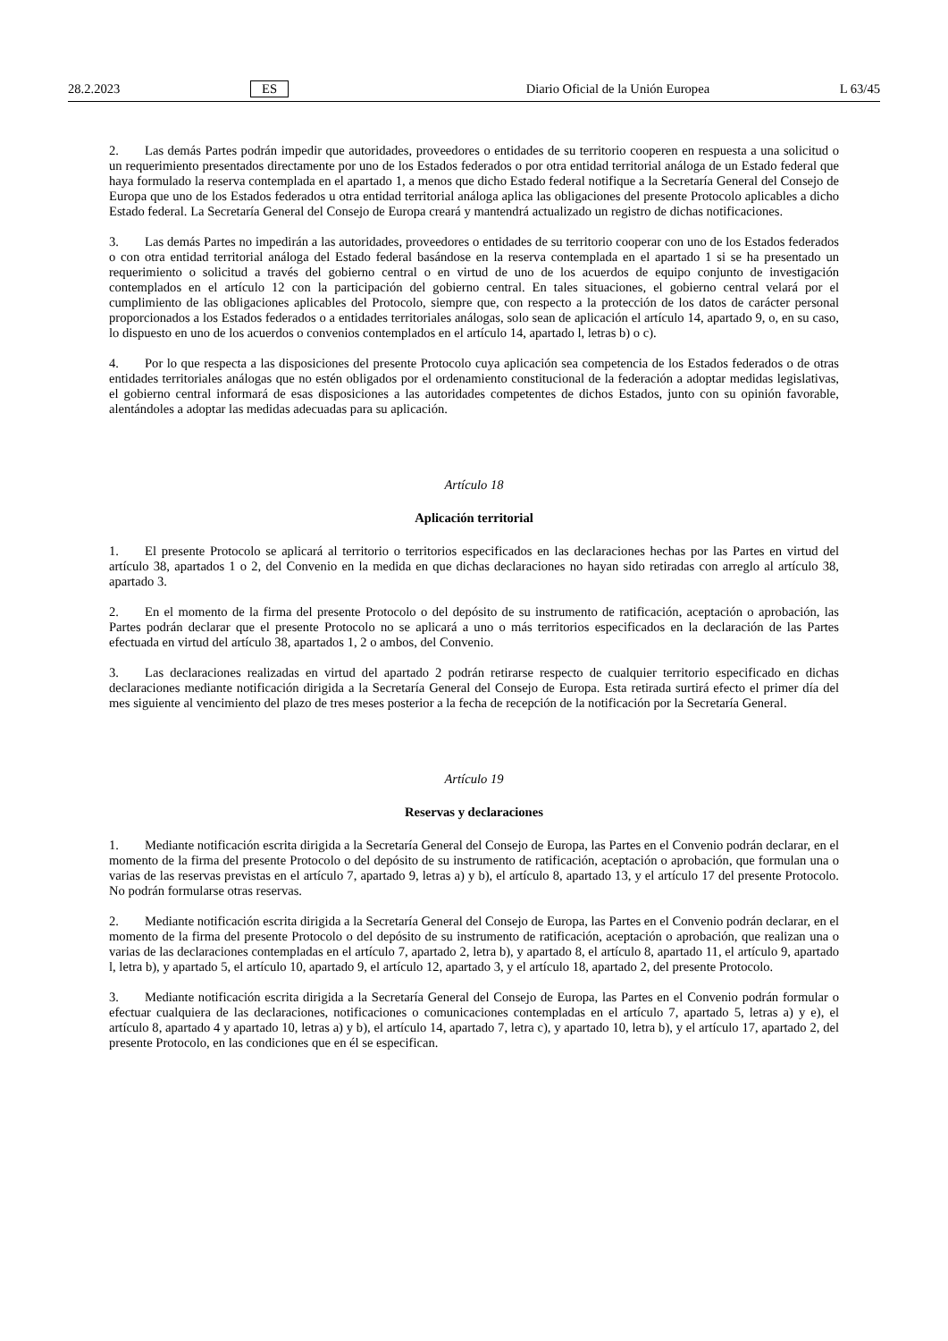28.2.2023 ES Diario Oficial de la Unión Europea L 63/45
2. Las demás Partes podrán impedir que autoridades, proveedores o entidades de su territorio cooperen en respuesta a una solicitud o un requerimiento presentados directamente por uno de los Estados federados o por otra entidad territorial análoga de un Estado federal que haya formulado la reserva contemplada en el apartado 1, a menos que dicho Estado federal notifique a la Secretaría General del Consejo de Europa que uno de los Estados federados u otra entidad territorial análoga aplica las obligaciones del presente Protocolo aplicables a dicho Estado federal. La Secretaría General del Consejo de Europa creará y mantendrá actualizado un registro de dichas notificaciones.
3. Las demás Partes no impedirán a las autoridades, proveedores o entidades de su territorio cooperar con uno de los Estados federados o con otra entidad territorial análoga del Estado federal basándose en la reserva contemplada en el apartado 1 si se ha presentado un requerimiento o solicitud a través del gobierno central o en virtud de uno de los acuerdos de equipo conjunto de investigación contemplados en el artículo 12 con la participación del gobierno central. En tales situaciones, el gobierno central velará por el cumplimiento de las obligaciones aplicables del Protocolo, siempre que, con respecto a la protección de los datos de carácter personal proporcionados a los Estados federados o a entidades territoriales análogas, solo sean de aplicación el artículo 14, apartado 9, o, en su caso, lo dispuesto en uno de los acuerdos o convenios contemplados en el artículo 14, apartado l, letras b) o c).
4. Por lo que respecta a las disposiciones del presente Protocolo cuya aplicación sea competencia de los Estados federados o de otras entidades territoriales análogas que no estén obligados por el ordenamiento constitucional de la federación a adoptar medidas legislativas, el gobierno central informará de esas disposiciones a las autoridades competentes de dichos Estados, junto con su opinión favorable, alentándoles a adoptar las medidas adecuadas para su aplicación.
Artículo 18
Aplicación territorial
1. El presente Protocolo se aplicará al territorio o territorios especificados en las declaraciones hechas por las Partes en virtud del artículo 38, apartados 1 o 2, del Convenio en la medida en que dichas declaraciones no hayan sido retiradas con arreglo al artículo 38, apartado 3.
2. En el momento de la firma del presente Protocolo o del depósito de su instrumento de ratificación, aceptación o aprobación, las Partes podrán declarar que el presente Protocolo no se aplicará a uno o más territorios especificados en la declaración de las Partes efectuada en virtud del artículo 38, apartados 1, 2 o ambos, del Convenio.
3. Las declaraciones realizadas en virtud del apartado 2 podrán retirarse respecto de cualquier territorio especificado en dichas declaraciones mediante notificación dirigida a la Secretaría General del Consejo de Europa. Esta retirada surtirá efecto el primer día del mes siguiente al vencimiento del plazo de tres meses posterior a la fecha de recepción de la notificación por la Secretaría General.
Artículo 19
Reservas y declaraciones
1. Mediante notificación escrita dirigida a la Secretaría General del Consejo de Europa, las Partes en el Convenio podrán declarar, en el momento de la firma del presente Protocolo o del depósito de su instrumento de ratificación, aceptación o aprobación, que formulan una o varias de las reservas previstas en el artículo 7, apartado 9, letras a) y b), el artículo 8, apartado 13, y el artículo 17 del presente Protocolo. No podrán formularse otras reservas.
2. Mediante notificación escrita dirigida a la Secretaría General del Consejo de Europa, las Partes en el Convenio podrán declarar, en el momento de la firma del presente Protocolo o del depósito de su instrumento de ratificación, aceptación o aprobación, que realizan una o varias de las declaraciones contempladas en el artículo 7, apartado 2, letra b), y apartado 8, el artículo 8, apartado 11, el artículo 9, apartado l, letra b), y apartado 5, el artículo 10, apartado 9, el artículo 12, apartado 3, y el artículo 18, apartado 2, del presente Protocolo.
3. Mediante notificación escrita dirigida a la Secretaría General del Consejo de Europa, las Partes en el Convenio podrán formular o efectuar cualquiera de las declaraciones, notificaciones o comunicaciones contempladas en el artículo 7, apartado 5, letras a) y e), el artículo 8, apartado 4 y apartado 10, letras a) y b), el artículo 14, apartado 7, letra c), y apartado 10, letra b), y el artículo 17, apartado 2, del presente Protocolo, en las condiciones que en él se especifican.